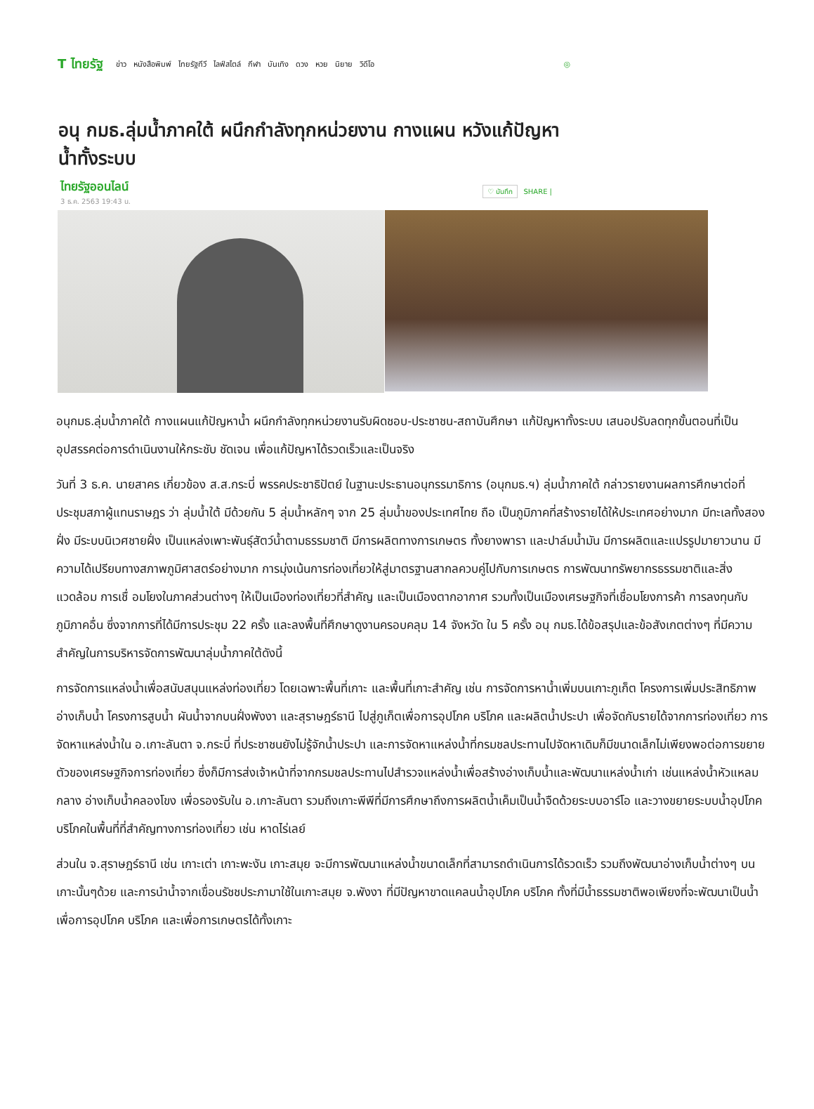T ไทยรัฐ
ข่าว หนังสือพิมพ์ ไทยรัฐทีวี ไลฟ์สไตล์ กีฬา บันเทิง ดวง หวย นิยาย วิดีโอ ◎
อนุ กมธ.ลุ่มน้ำภาคใต้ ผนึกกำลังทุกหน่วยงาน กางแผน หวังแก้ปัญหาน้ำทั้งระบบ
ไทยรัฐออนไลน์
3 ธ.ค. 2563 19:43 น.
♡ บันทึก SHARE |
อนุกมธ.ลุ่มน้ำภาคใต้ กางแผนแก้ปัญหาน้ำ ผนึกกำลังทุกหน่วยงานรับผิดชอบ-ประชาชน-สถาบันศึกษา แก้ปัญหาทั้งระบบ เสนอปรับลดทุกขั้นตอนที่เป็นอุปสรรคต่อการดำเนินงานให้กระชับ ชัดเจน เพื่อแก้ปัญหาได้รวดเร็วและเป็นจริง
วันที่ 3 ธ.ค. นายสาคร เกี่ยวข้อง ส.ส.กระบี่ พรรคประชาธิปัตย์ ในฐานะประธานอนุกรรมาธิการ (อนุกมธ.ฯ) ลุ่มน้ำภาคใต้ กล่าวรายงานผลการศึกษาต่อที่ประชุมสภาผู้แทนราษฎร ว่า ลุ่มน้ำใต้ มีด้วยกัน 5 ลุ่มน้ำหลักๆ จาก 25 ลุ่มน้ำของประเทศไทย ถือ เป็นภูมิภาคที่สร้างรายได้ให้ประเทศอย่างมาก มีทะเลทั้งสองฝั่ง มีระบบนิเวศชายฝั่ง เป็นแหล่งเพาะพันธุ์สัตว์น้ำตามธรรมชาติ มีการผลิตทางการเกษตร ทั้งยางพารา และปาล์มน้ำมัน มีการผลิตและแปรรูปมายาวนาน มีความได้เปรียบทางสภาพภูมิศาสตร์อย่างมาก การมุ่งเน้นการท่องเที่ยวให้สู่มาตรฐานสากลควบคู่ไปกับการเกษตร การพัฒนาทรัพยากรธรรมชาติและสิ่งแวดล้อม การเชื่ อมโยงในภาคส่วนต่างๆ ให้เป็นเมืองท่องเที่ยวที่สำคัญ และเป็นเมืองตากอากาศ รวมทั้งเป็นเมืองเศรษฐกิจที่เชื่อมโยงการค้า การลงทุนกับภูมิภาคอื่น ซึ่งจากการที่ได้มีการประชุม 22 ครั้ง และลงพื้นที่ศึกษาดูงานครอบคลุม 14 จังหวัด ใน 5 ครั้ง อนุ กมธ.ได้ข้อสรุปและข้อสังเกตต่างๆ ที่มีความสำคัญในการบริหารจัดการพัฒนาลุ่มน้ำภาคใต้ดังนี้
การจัดการแหล่งน้ำเพื่อสนับสนุนแหล่งท่องเที่ยว โดยเฉพาะพื้นที่เกาะ และพื้นที่เกาะสำคัญ เช่น การจัดการหาน้ำเพิ่มบนเกาะภูเก็ต โครงการเพิ่มประสิทธิภาพอ่างเก็บน้ำ โครงการสูบน้ำ ผันน้ำจากบนฝั่งพังงา และสุราษฎร์ธานี ไปสู่ภูเก็ตเพื่อการอุปโภค บริโภค และผลิตน้ำประปา เพื่อจัดกับรายได้จากการท่องเที่ยว การจัดหาแหล่งน้ำใน อ.เกาะลันตา จ.กระบี่ ที่ประชาชนยังไม่รู้จักน้ำประปา และการจัดหาแหล่งน้ำที่กรมชลประทานไปจัดหาเดิมก็มีขนาดเล็กไม่เพียงพอต่อการขยายตัวของเศรษฐกิจการท่องเที่ยว ซึ่งก็มีการส่งเจ้าหน้าที่จากกรมชลประทานไปสำรวจแหล่งน้ำเพื่อสร้างอ่างเก็บน้ำและพัฒนาแหล่งน้ำเก่า เช่นแหล่งน้ำหัวแหลมกลาง อ่างเก็บน้ำคลองโขง เพื่อรองรับใน อ.เกาะลันตา รวมถึงเกาะพีพีที่มีการศึกษาถึงการผลิตน้ำเค็มเป็นน้ำจืดด้วยระบบอาร์โอ และวางขยายระบบน้ำอุปโภค บริโภคในพื้นที่ที่สำคัญทางการท่องเที่ยว เช่น หาดไร่เลย์
ส่วนใน จ.สุราษฎร์ธานี เช่น เกาะเต่า เกาะพะงัน เกาะสมุย จะมีการพัฒนาแหล่งน้ำขนาดเล็กที่สามารถดำเนินการได้รวดเร็ว รวมถึงพัฒนาอ่างเก็บน้ำต่างๆ บนเกาะนั้นๆด้วย และการนำน้ำจากเขื่อนรัชชประภามาใช้ในเกาะสมุย จ.พังงา ที่มีปัญหาขาดแคลนน้ำอุปโภค บริโภค ทั้งที่มีน้ำธรรมชาติพอเพียงที่จะพัฒนาเป็นน้ำเพื่อการอุปโภค บริโภค และเพื่อการเกษตรได้ทั้งเกาะ